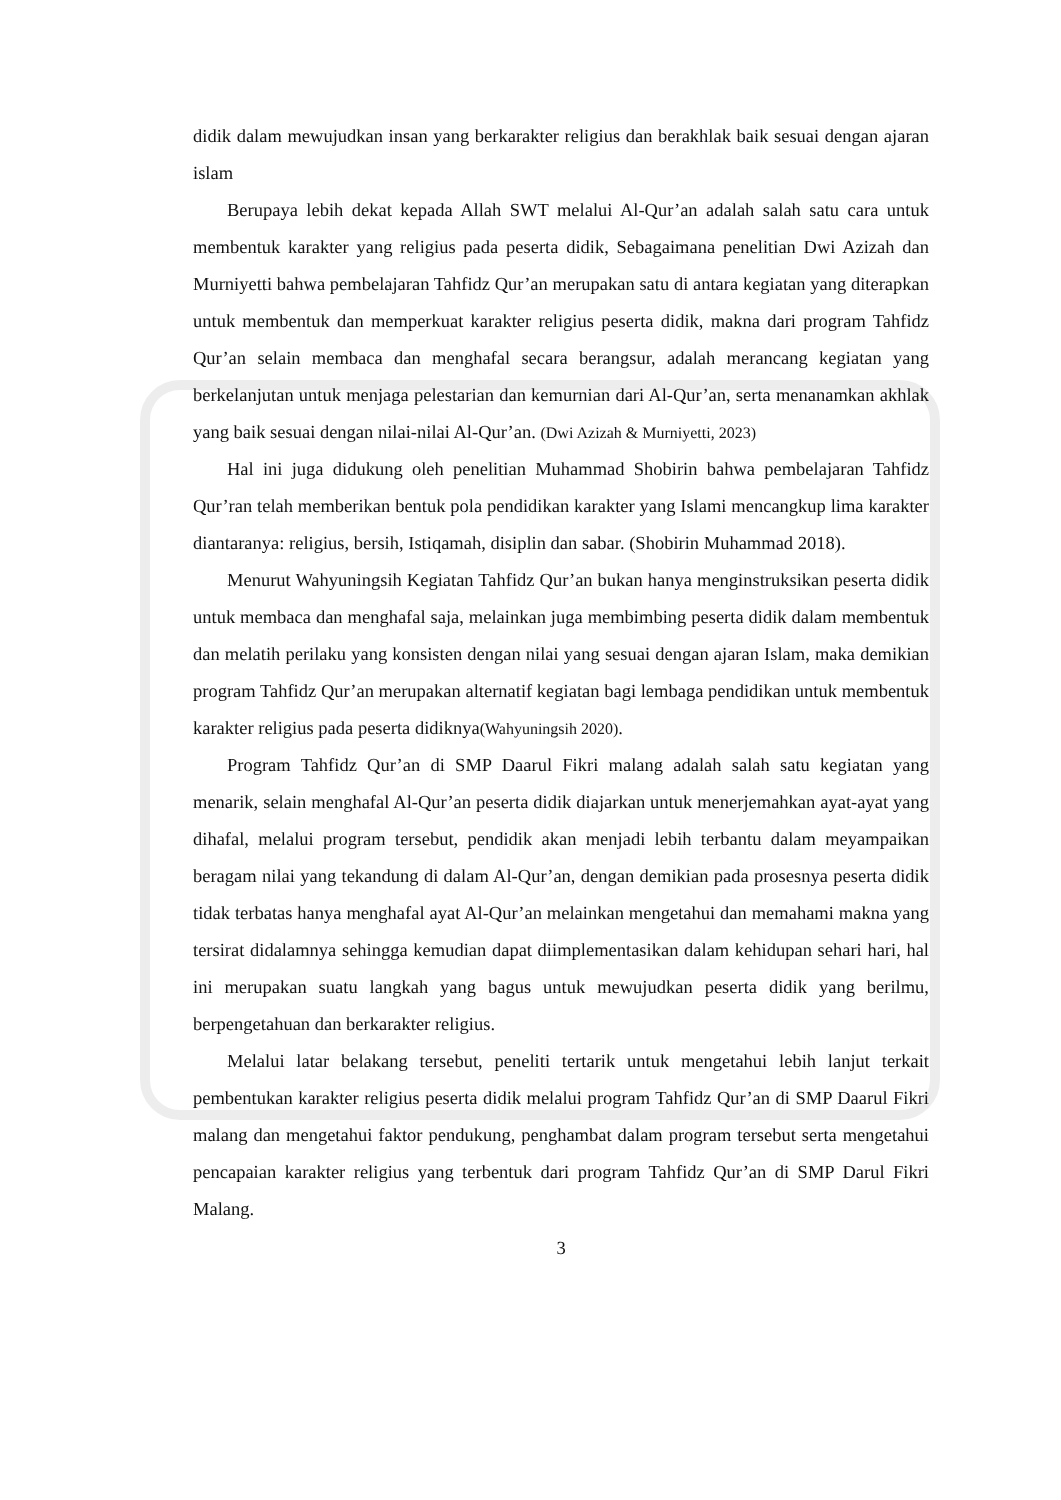didik dalam mewujudkan insan yang berkarakter religius dan berakhlak baik sesuai dengan ajaran islam
Berupaya lebih dekat kepada Allah SWT melalui Al-Qur’an adalah salah satu cara untuk membentuk karakter yang religius pada peserta didik, Sebagaimana penelitian Dwi Azizah dan Murniyetti bahwa pembelajaran Tahfidz Qur’an merupakan satu di antara kegiatan yang diterapkan untuk membentuk dan memperkuat karakter religius peserta didik, makna dari program Tahfidz Qur’an selain membaca dan menghafal secara berangsur, adalah merancang kegiatan yang berkelanjutan untuk menjaga pelestarian dan kemurnian dari Al-Qur’an, serta menanamkan akhlak yang baik sesuai dengan nilai-nilai Al-Qur’an. (Dwi Azizah & Murniyetti, 2023)
Hal ini juga didukung oleh penelitian Muhammad Shobirin bahwa pembelajaran Tahfidz Qur’ran telah memberikan bentuk pola pendidikan karakter yang Islami mencangkup lima karakter diantaranya: religius, bersih, Istiqamah, disiplin dan sabar. (Shobirin Muhammad 2018).
Menurut Wahyuningsih Kegiatan Tahfidz Qur’an bukan hanya menginstruksikan peserta didik untuk membaca dan menghafal saja, melainkan juga membimbing peserta didik dalam membentuk dan melatih perilaku yang konsisten dengan nilai yang sesuai dengan ajaran Islam, maka demikian program Tahfidz Qur’an merupakan alternatif kegiatan bagi lembaga pendidikan untuk membentuk karakter religius pada peserta didiknya(Wahyuningsih 2020).
Program Tahfidz Qur’an di SMP Daarul Fikri malang adalah salah satu kegiatan yang menarik, selain menghafal Al-Qur’an peserta didik diajarkan untuk menerjemahkan ayat-ayat yang dihafal, melalui program tersebut, pendidik akan menjadi lebih terbantu dalam meyampaikan beragam nilai yang tekandung di dalam Al-Qur’an, dengan demikian pada prosesnya peserta didik tidak terbatas hanya menghafal ayat Al-Qur’an melainkan mengetahui dan memahami makna yang tersirat didalamnya sehingga kemudian dapat diimplementasikan dalam kehidupan sehari hari, hal ini merupakan suatu langkah yang bagus untuk mewujudkan peserta didik yang berilmu, berpengetahuan dan berkarakter religius.
Melalui latar belakang tersebut, peneliti tertarik untuk mengetahui lebih lanjut terkait pembentukan karakter religius peserta didik melalui program Tahfidz Qur’an di SMP Daarul Fikri malang dan mengetahui faktor pendukung, penghambat dalam program tersebut serta mengetahui pencapaian karakter religius yang terbentuk dari program Tahfidz Qur’an di SMP Darul Fikri Malang.
3